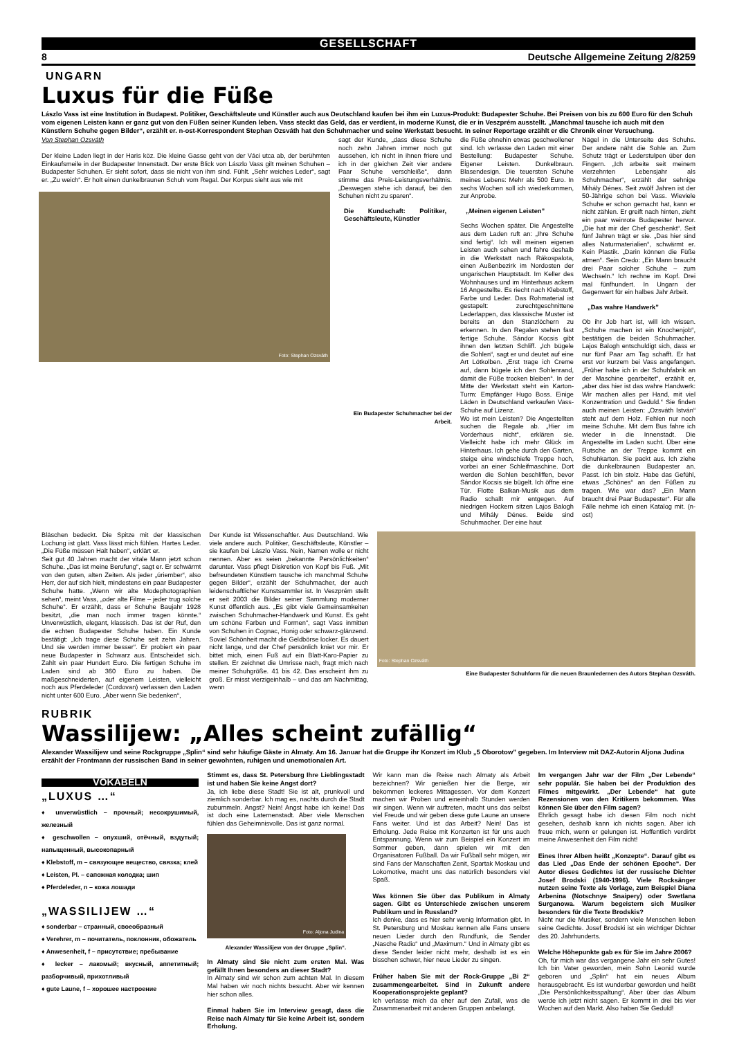GESELLSCHAFT
8 Deutsche Allgemeine Zeitung 2/8259
UNGARN
Luxus für die Füße
Lászlo Vass ist eine Institution in Budapest. Politiker, Geschäftsleute und Künstler auch aus Deutschland kaufen bei ihm ein Luxus-Produkt: Budapester Schuhe. Bei Preisen von bis zu 600 Euro für den Schuh vom eigenen Leisten kann er ganz gut von den Füßen seiner Kunden leben. Vass steckt das Geld, das er verdient, in moderne Kunst, die er in Veszprém ausstellt. „Manchmal tausche ich auch mit den Künstlern Schuhe gegen Bilder“, erzählt er. n-ost-Korrespondent Stephan Ozsváth hat den Schuhmacher und seine Werkstatt besucht. In seiner Reportage erzählt er die Chronik einer Versuchung.
Von Stephan Ozsváth
Der kleine Laden liegt in der Haris köz. Die kleine Gasse geht von der Váci utca ab, der berühmten Einkaufsmeile in der Budapester Innenstadt. Der erste Blick von Lászlo Vass gilt meinen Schuhen – Budapester Schuhen. Er sieht sofort, dass sie nicht von ihm sind. Fühlt. „Sehr weiches Leder“, sagt er. „Zu weich“. Er holt einen dunkelbraunen Schuh vom Regal. Der Korpus sieht aus wie mit
Foto: Stephan Ozsváth
sagt der Kunde, „dass diese Schuhe noch zehn Jahren immer noch gut aussehen, ich nicht in ihnen friere und ich in der gleichen Zeit vier andere Paar Schuhe verschleiße“, dann stimme das Preis-Leistungsverhältnis. „Deswegen stehe ich darauf, bei den Schuhen nicht zu sparen“.
Die Kundschaft: Politiker, Geschäftsleute, Künstler
Ein Budapester Schuhmacher bei der Arbeit.
die Füße ohnehin etwas geschwollener sind. Ich verlasse den Laden mit einer Bestellung: Budapester Schuhe. Eigener Leisten. Dunkelbraun. Blasendesign. Die teuersten Schuhe meines Lebens: Mehr als 500 Euro. In sechs Wochen soll ich wiederkommen, zur Anprobe.
„Meinen eigenen Leisten”
Sechs Wochen später. Die Angestellte aus dem Laden ruft an: „Ihre Schuhe sind fertig“. Ich will meinen eigenen Leisten auch sehen und fahre deshalb in die Werkstatt nach Rákospalota, einen Außenbezirk im Nordosten der ungarischen Hauptstadt. Im Keller des Wohnhauses und im Hinterhaus ackern 16 Angestellte. Es riecht nach Klebstoff, Farbe und Leder. Das Rohmaterial ist gestapelt: zurechtgeschnittene Lederlappen, das klassische Muster ist bereits an den Stanzlöchern zu erkennen. In den Regalen stehen fast fertige Schuhe. Sándor Kocsis gibt ihnen den letzten Schliff. „Ich bügele die Sohlen“, sagt er und deutet auf eine Art Lötkolben. „Erst trage ich Creme auf, dann bügele ich den Sohlenrand, damit die Füße trocken bleiben“. In der Mitte der Werkstatt steht ein Karton-Turm: Empfänger Hugo Boss. Einige Läden in Deutschland verkaufen Vass-Schuhe auf Lizenz.
Wo ist mein Leisten? Die Angestellten suchen die Regale ab. „Hier im Vorderhaus nicht“, erklären sie. Vielleicht habe ich mehr Glück im Hinterhaus. Ich gehe durch den Garten, steige eine windschiefe Treppe hoch, vorbei an einer Schleifmaschine. Dort werden die Sohlen beschliffen, bevor Sándor Kocsis sie bügelt. Ich öffne eine Tür. Flotte Balkan-Musik aus dem Radio schallt mir entgegen. Auf niedrigen Hockern sitzen Lajos Balogh und Mihály Dénes. Beide sind Schuhmacher. Der eine haut
Nägel in die Unterseite des Schuhs. Der andere näht die Sohle an. Zum Schutz trägt er Lederstulpen über den Fingern. „Ich arbeite seit meinem vierzehnten Lebensjahr als Schuhmacher“, erzählt der sehnige Mihály Dénes. Seit zwölf Jahren ist der 50-Jährige schon bei Vass. Wieviele Schuhe er schon gemacht hat, kann er nicht zählen. Er greift nach hinten, zieht ein paar weinrote Budapester hervor. „Die hat mir der Chef geschenkt“. Seit fünf Jahren trägt er sie. „Das hier sind alles Naturmaterialien“, schwärmt er. Kein Plastik. „Darin können die Füße atmen“. Sein Credo: „Ein Mann braucht drei Paar solcher Schuhe – zum Wechseln.“ Ich rechne im Kopf. Drei mal fünfhundert. In Ungarn der Gegenwert für ein halbes Jahr Arbeit.
„Das wahre Handwerk”
Ob ihr Job hart ist, will ich wissen. „Schuhe machen ist ein Knochenjob“, bestätigen die beiden Schuhmacher. Lajos Balogh entschuldigt sich, dass er nur fünf Paar am Tag schafft. Er hat erst vor kurzem bei Vass angefangen. „Früher habe ich in der Schuhfabrik an der Maschine gearbeitet“, erzählt er, „aber das hier ist das wahre Handwerk: Wir machen alles per Hand, mit viel Konzentration und Geduld.“ Sie finden auch meinen Leisten: „Ozsváth István“ steht auf dem Holz. Fehlen nur noch meine Schuhe. Mit dem Bus fahre ich wieder in die Innenstadt. Die Angestellte im Laden sucht. Über eine Rutsche an der Treppe kommt ein Schuhkarton. Sie packt aus. Ich ziehe die dunkelbraunen Budapester an. Passt. Ich bin stolz. Habe das Gefühl, etwas „Schönes“ an den Füßen zu tragen. Wie war das? „Ein Mann braucht drei Paar Budapester“. Für alle Fälle nehme ich einen Katalog mit. (n-ost)
Bläschen bedeckt. Die Spitze mit der klassischen Lochung ist glatt. Vass lässt mich fühlen. Hartes Leder. „Die Füße müssen Halt haben“, erklärt er.
Seit gut 40 Jahren macht der vitale Mann jetzt schon Schuhe. „Das ist meine Berufung“, sagt er. Er schwärmt von den guten, alten Zeiten. Als jeder „úriember“, also Herr, der auf sich hielt, mindestens ein paar Budapester Schuhe hatte. „Wenn wir alte Modephotographien sehen“, meint Vass, „oder alte Filme – jeder trug solche Schuhe“. Er erzählt, dass er Schuhe Baujahr 1928 besitzt, „die man noch immer tragen könnte.“ Unverwüstlich, elegant, klassisch. Das ist der Ruf, den die echten Budapester Schuhe haben. Ein Kunde bestätigt: „Ich trage diese Schuhe seit zehn Jahren. Und sie werden immer besser“. Er probiert ein paar neue Budapester in Schwarz aus. Entscheidet sich. Zahlt ein paar Hundert Euro. Die fertigen Schuhe im Laden sind ab 360 Euro zu haben. Die maßgeschneiderten, auf eigenem Leisten, vielleicht noch aus Pferdeleder (Cordovan) verlassen den Laden nicht unter 600 Euro. „Aber wenn Sie bedenken“,
Der Kunde ist Wissenschaftler. Aus Deutschland. Wie viele andere auch. Politiker, Geschäftsleute, Künstler – sie kaufen bei Lászlo Vass. Nein, Namen wolle er nicht nennen. Aber es seien „bekannte Persönlichkeiten“ darunter. Vass pflegt Diskretion von Kopf bis Fuß. „Mit befreundeten Künstlern tausche ich manchmal Schuhe gegen Bilder“, erzählt der Schuhmacher, der auch leidenschaftlicher Kunstsammler ist. In Veszprém stellt er seit 2003 die Bilder seiner Sammlung moderner Kunst öffentlich aus. „Es gibt viele Gemeinsamkeiten zwischen Schuhmacher-Handwerk und Kunst. Es geht um schöne Farben und Formen“, sagt Vass inmitten von Schuhen in Cognac, Honig oder schwarz-glänzend.
Soviel Schönheit macht die Geldbörse locker. Es dauert nicht lange, und der Chef persönlich kniet vor mir. Er bittet mich, einen Fuß auf ein Blatt-Karo-Papier zu stellen. Er zeichnet die Umrisse nach, fragt mich nach meiner Schuhgröße. 41 bis 42. Das erscheint ihm zu groß. Er misst vierzigeinhalb – und das am Nachmittag, wenn
Foto: Stephan Ozsváth
Eine Budapester Schuhform für die neuen Braunledernen des Autors Stephan Ozsváth.
RUBRIK
Wassilijew: „Alles scheint zufällig“
Alexander Wassilijew und seine Rockgruppe „Splin“ sind sehr häufige Gäste in Almaty. Am 16. Januar hat die Gruppe ihr Konzert im Klub „5 Oborotow” gegeben. Im Interview mit DAZ-Autorin Aljona Judina erzählt der Frontmann der russischen Band in seiner gewohnten, ruhigen und unemotionalen Art.
VOKABELN
„LUXUS …“
♦ unverwüstlich – прочный; несокрушимый, железный
♦ geschwollen – опухший, отёчный, вздутый; напыщенный, высокопарный
♦ Klebstoff, m – связующее вещество, связка; клей
♦ Leisten, Pl. – сапожная колодка; шип
♦ Pferdeleder, n – кожа лошади
„WASSILIJEW …“
♦ sonderbar – странный, своеобразный
♦ Verehrer, m – почитатель, поклонник, обожатель
♦ Anwesenheit, f – присутствие; пребывание
♦ lecker – лакомый; вкусный, аппетитный; разборчивый, прихотливый
♦ gute Laune, f – хорошее настроение
Stimmt es, dass St. Petersburg Ihre Lieblingsstadt ist und haben Sie keine Angst dort?
Ja, ich liebe diese Stadt! Sie ist alt, prunkvoll und ziemlich sonderbar. Ich mag es, nachts durch die Stadt zubummeln. Angst? Nein! Angst habe ich keine! Das ist doch eine Laternenstadt. Aber viele Menschen fühlen das Geheimnisvolle. Das ist ganz normal.
Foto: Aljona Judina
Alexander Wassilijew von der Gruppe „Splin“.
In Almaty sind Sie nicht zum ersten Mal. Was gefällt Ihnen besonders an dieser Stadt?
In Almaty sind wir schon zum achten Mal. In diesem Mal haben wir noch nichts besucht. Aber wir kennen hier schon alles.
Einmal haben Sie im Interview gesagt, dass die Reise nach Almaty für Sie keine Arbeit ist, sondern Erholung.
Wir kann man die Reise nach Almaty als Arbeit bezeichnen? Wir genießen hier die Berge, wir bekommen leckeres Mittagessen. Vor dem Konzert machen wir Proben und eineinhalb Stunden werden wir singen. Wenn wir auftreten, macht uns das selbst viel Freude und wir geben diese gute Laune an unsere Fans weiter. Und ist das Arbeit? Nein! Das ist Erholung. Jede Reise mit Konzerten ist für uns auch Entspannung. Wenn wir zum Beispiel ein Konzert im Sommer geben, dann spielen wir mit den Organisatoren Fußball. Da wir Fußball sehr mögen, wir sind Fans der Manschaften Zenit, Spartak Moskau und Lokomotive, macht uns das natürlich besonders viel Spaß.
Was können Sie über das Publikum in Almaty sagen. Gibt es Unterschiede zwischen unserem Publikum und in Russland?
Ich denke, dass es hier sehr wenig Information gibt. In St. Petersburg und Moskau kennen alle Fans unsere neuen Lieder durch den Rundfunk, die Sender „Nasche Radio“ und „Maximum.“ Und in Almaty gibt es diese Sender leider nicht mehr, deshalb ist es ein bisschen schwer, hier neue Lieder zu singen.
Früher haben Sie mit der Rock-Gruppe „Bi 2“ zusammengearbeitet. Sind in Zukunft andere Kooperationsprojekte geplant?
Ich verlasse mich da eher auf den Zufall, was die Zusammenarbeit mit anderen Gruppen anbelangt.
Im vergangen Jahr war der Film „Der Lebende“ sehr populär. Sie haben bei der Produktion des Filmes mitgewirkt. „Der Lebende“ hat gute Rezensionen von den Kritikern bekommen. Was können Sie über den Film sagen?
Ehrlich gesagt habe ich diesen Film noch nicht gesehen, deshalb kann ich nichts sagen. Aber ich freue mich, wenn er gelungen ist. Hoffentlich verdirbt meine Anwesenheit den Film nicht!
Eines Ihrer Alben heißt „Konzepte“. Darauf gibt es das Lied „Das Ende der schönen Epoche“. Der Autor dieses Gedichtes ist der russische Dichter Josef Brodski (1940-1996). Viele Rocksänger nutzen seine Texte als Vorlage, zum Beispiel Diana Arbenina (Notschnye Snaipery) oder Swetlana Surganowa. Warum begeistern sich Musiker besonders für die Texte Brodskis?
Nicht nur die Musiker, sondern viele Menschen lieben seine Gedichte. Josef Brodski ist ein wichtiger Dichter des 20. Jahrhunderts.
Welche Höhepunkte gab es für Sie im Jahre 2006?
Oh, für mich war das vergangene Jahr ein sehr Gutes! Ich bin Vater geworden, mein Sohn Leonid wurde geboren und „Splin“ hat ein neues Album herausgebracht. Es ist wunderbar geworden und heißt „Die Persönlichkeitsspaltung“. Aber über das Album werde ich jetzt nicht sagen. Er kommt in drei bis vier Wochen auf den Markt. Also haben Sie Geduld!